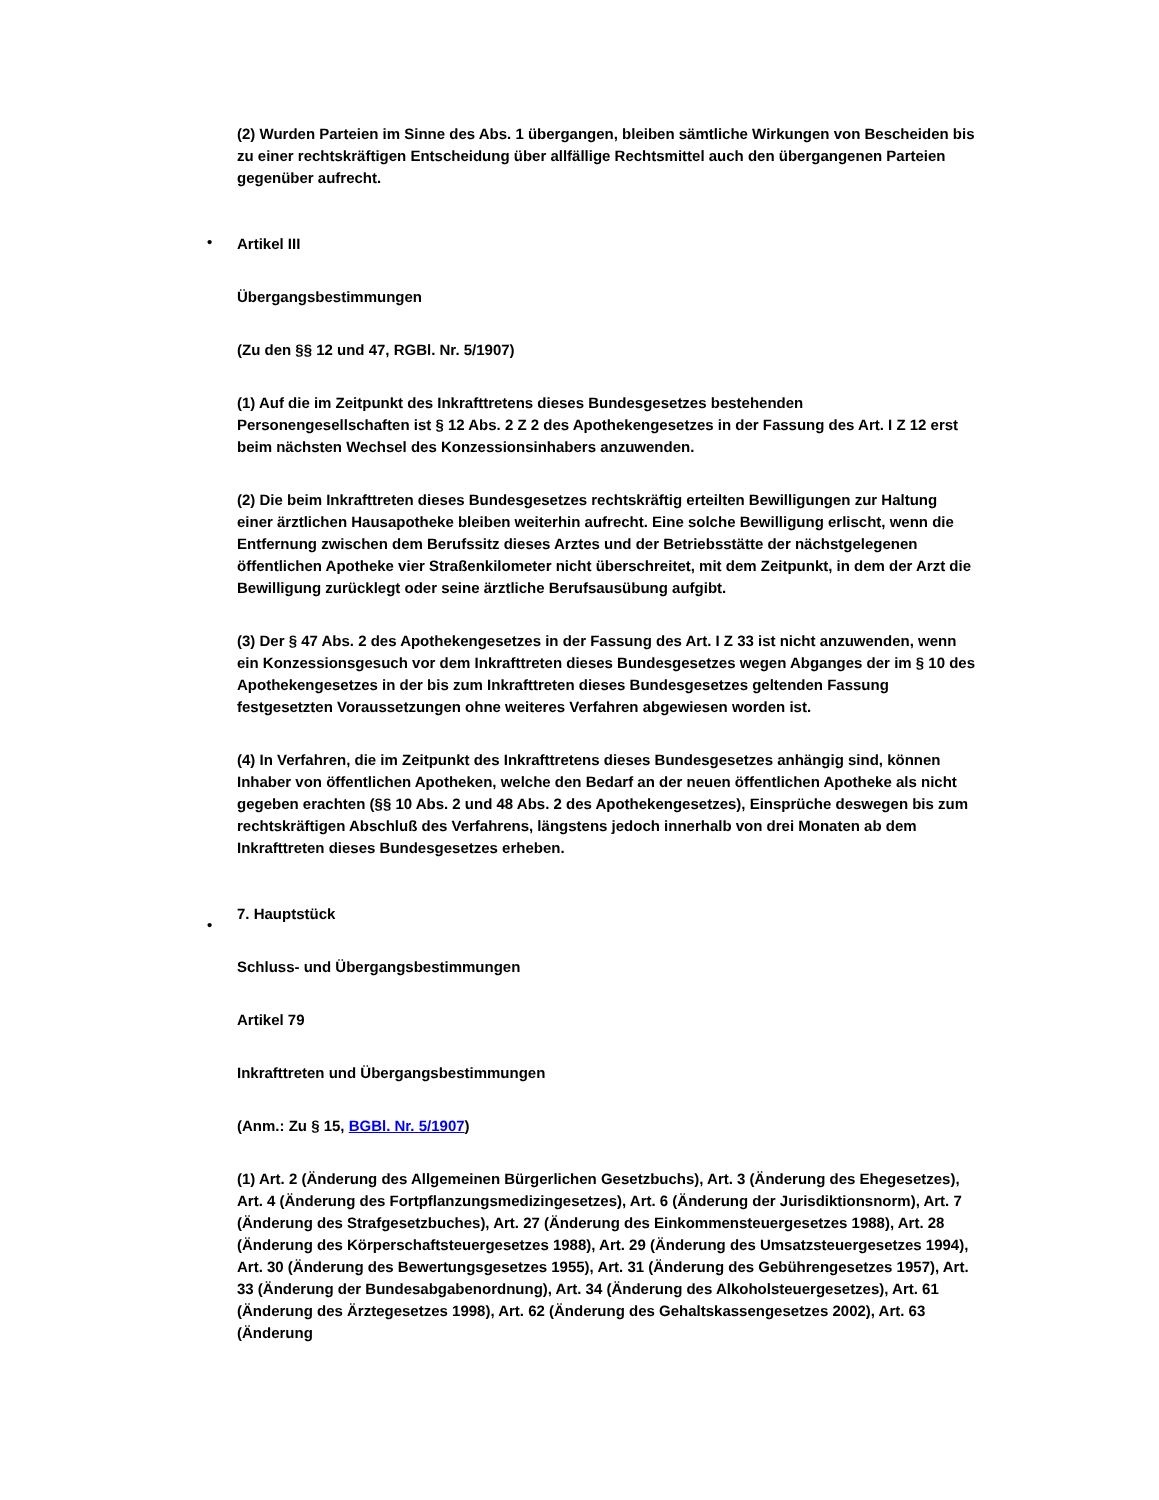(2) Wurden Parteien im Sinne des Abs. 1 übergangen, bleiben sämtliche Wirkungen von Bescheiden bis zu einer rechtskräftigen Entscheidung über allfällige Rechtsmittel auch den übergangenen Parteien gegenüber aufrecht.
•
Artikel III
Übergangsbestimmungen
(Zu den §§ 12 und 47, RGBl. Nr. 5/1907)
(1) Auf die im Zeitpunkt des Inkrafttretens dieses Bundesgesetzes bestehenden Personengesellschaften ist § 12 Abs. 2 Z 2 des Apothekengesetzes in der Fassung des Art. I Z 12 erst beim nächsten Wechsel des Konzessionsinhabers anzuwenden.
(2) Die beim Inkrafttreten dieses Bundesgesetzes rechtskräftig erteilten Bewilligungen zur Haltung einer ärztlichen Hausapotheke bleiben weiterhin aufrecht. Eine solche Bewilligung erlischt, wenn die Entfernung zwischen dem Berufssitz dieses Arztes und der Betriebsstätte der nächstgelegenen öffentlichen Apotheke vier Straßenkilometer nicht überschreitet, mit dem Zeitpunkt, in dem der Arzt die Bewilligung zurücklegt oder seine ärztliche Berufsausübung aufgibt.
(3) Der § 47 Abs. 2 des Apothekengesetzes in der Fassung des Art. I Z 33 ist nicht anzuwenden, wenn ein Konzessionsgesuch vor dem Inkrafttreten dieses Bundesgesetzes wegen Abganges der im § 10 des Apothekengesetzes in der bis zum Inkrafttreten dieses Bundesgesetzes geltenden Fassung festgesetzten Voraussetzungen ohne weiteres Verfahren abgewiesen worden ist.
(4) In Verfahren, die im Zeitpunkt des Inkrafttretens dieses Bundesgesetzes anhängig sind, können Inhaber von öffentlichen Apotheken, welche den Bedarf an der neuen öffentlichen Apotheke als nicht gegeben erachten (§§ 10 Abs. 2 und 48 Abs. 2 des Apothekengesetzes), Einsprüche deswegen bis zum rechtskräftigen Abschluß des Verfahrens, längstens jedoch innerhalb von drei Monaten ab dem Inkrafttreten dieses Bundesgesetzes erheben.
•
7. Hauptstück
Schluss- und Übergangsbestimmungen
Artikel 79
Inkrafttreten und Übergangsbestimmungen
(Anm.: Zu § 15, BGBl. Nr. 5/1907)
(1) Art. 2 (Änderung des Allgemeinen Bürgerlichen Gesetzbuchs), Art. 3 (Änderung des Ehegesetzes), Art. 4 (Änderung des Fortpflanzungsmedizingesetzes), Art. 6 (Änderung der Jurisdiktionsnorm), Art. 7 (Änderung des Strafgesetzbuches), Art. 27 (Änderung des Einkommensteuergesetzes 1988), Art. 28 (Änderung des Körperschaftsteuergesetzes 1988), Art. 29 (Änderung des Umsatzsteuergesetzes 1994), Art. 30 (Änderung des Bewertungsgesetzes 1955), Art. 31 (Änderung des Gebührengesetzes 1957), Art. 33 (Änderung der Bundesabgabenordnung), Art. 34 (Änderung des Alkoholsteuergesetzes), Art. 61 (Änderung des Ärztegesetzes 1998), Art. 62 (Änderung des Gehaltskassengesetzes 2002), Art. 63 (Änderung